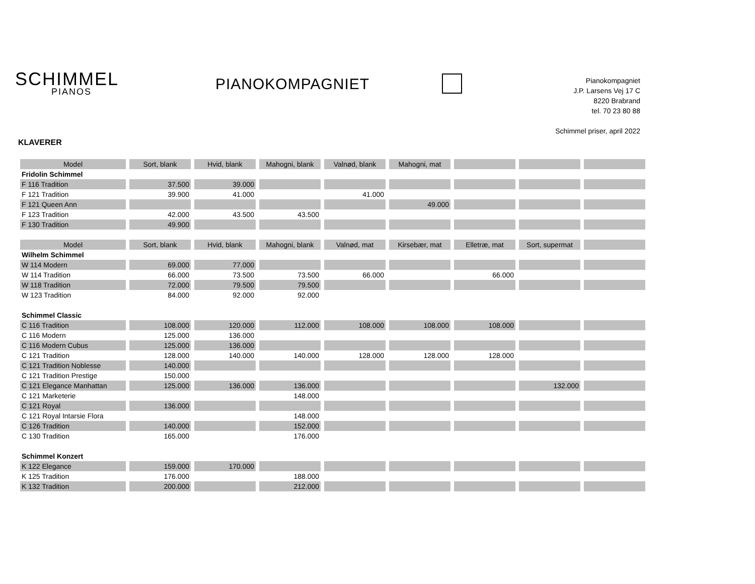SCHIMMEL
PIANOS
PIANOKOMPAGNIET
Pianokompagniet
J.P. Larsens Vej 17 C
8220 Brabrand
tel. 70 23 80 88
Schimmel priser, april 2022
KLAVERER
| Model | Sort, blank | Hvid, blank | Mahogni, blank | Valnød, blank | Mahogni, mat | | | |
| --- | --- | --- | --- | --- | --- | --- | --- | --- |
| Fridolin Schimmel | | | | | | | | |
| F 116 Tradition | 37.500 | 39.000 | | | | | | |
| F 121 Tradition | 39.900 | 41.000 | | 41.000 | | | | |
| F 121 Queen Ann | | | | | 49.000 | | | |
| F 123 Tradition | 42.000 | 43.500 | 43.500 | | | | | |
| F 130 Tradition | 49.900 | | | | | | | |
| Model | Sort, blank | Hvid, blank | Mahogni, blank | Valnød, mat | Kirsebær, mat | Elletræ, mat | Sort, supermat | |
| Wilhelm Schimmel | | | | | | | | |
| W 114 Modern | 69.000 | 77.000 | | | | | | |
| W 114 Tradition | 66.000 | 73.500 | 73.500 | 66.000 | | 66.000 | | |
| W 118 Tradition | 72.000 | 79.500 | 79.500 | | | | | |
| W 123 Tradition | 84.000 | 92.000 | 92.000 | | | | | |
| Schimmel Classic | | | | | | | | |
| C 116 Tradition | 108.000 | 120.000 | 112.000 | 108.000 | 108.000 | 108.000 | | |
| C 116 Modern | 125.000 | 136.000 | | | | | | |
| C 116 Modern Cubus | 125.000 | 136.000 | | | | | | |
| C 121 Tradition | 128.000 | 140.000 | 140.000 | 128.000 | 128.000 | 128.000 | | |
| C 121 Tradition Noblesse | 140.000 | | | | | | | |
| C 121 Tradition Prestige | 150.000 | | | | | | | |
| C 121 Elegance Manhattan | 125.000 | 136.000 | 136.000 | | | | 132.000 | |
| C 121 Marketerie | | | 148.000 | | | | | |
| C 121 Royal | 136.000 | | | | | | | |
| C 121 Royal Intarsie Flora | | | 148.000 | | | | | |
| C 126 Tradition | 140.000 | | 152.000 | | | | | |
| C 130 Tradition | 165.000 | | 176.000 | | | | | |
| Schimmel Konzert | | | | | | | | |
| K 122 Elegance | 159.000 | 170.000 | | | | | | |
| K 125 Tradition | 176.000 | | 188.000 | | | | | |
| K 132 Tradition | 200.000 | | 212.000 | | | | | |